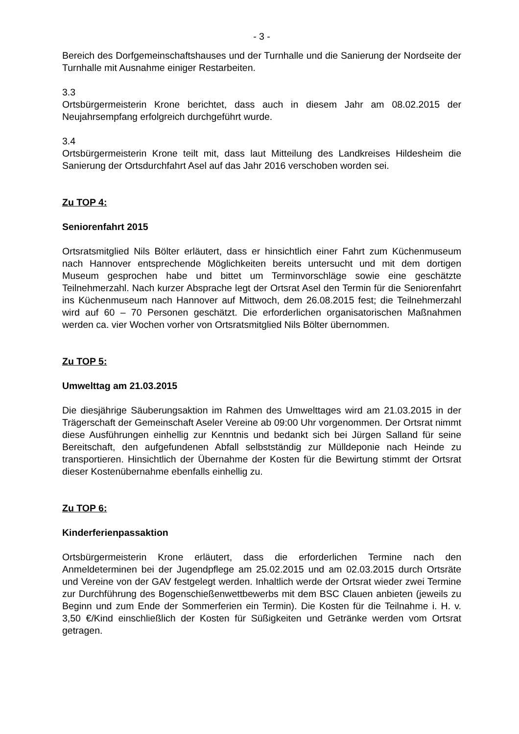- 3 -
Bereich des Dorfgemeinschaftshauses und der Turnhalle und die Sanierung der Nordseite der Turnhalle mit Ausnahme einiger Restarbeiten.
3.3
Ortsbürgermeisterin Krone berichtet, dass auch in diesem Jahr am 08.02.2015 der Neujahrsempfang erfolgreich durchgeführt wurde.
3.4
Ortsbürgermeisterin Krone teilt mit, dass laut Mitteilung des Landkreises Hildesheim die Sanierung der Ortsdurchfahrt Asel auf das Jahr 2016 verschoben worden sei.
Zu TOP 4:
Seniorenfahrt 2015
Ortsratsmitglied Nils Bölter erläutert, dass er hinsichtlich einer Fahrt zum Küchenmuseum nach Hannover entsprechende Möglichkeiten bereits untersucht und mit dem dortigen Museum gesprochen habe und bittet um Terminvorschläge sowie eine geschätzte Teilnehmerzahl. Nach kurzer Absprache legt der Ortsrat Asel den Termin für die Seniorenfahrt ins Küchenmuseum nach Hannover auf Mittwoch, dem 26.08.2015 fest; die Teilnehmerzahl wird auf 60 – 70 Personen geschätzt. Die erforderlichen organisatorischen Maßnahmen werden ca. vier Wochen vorher von Ortsratsmitglied Nils Bölter übernommen.
Zu TOP 5:
Umwelttag am 21.03.2015
Die diesjährige Säuberungsaktion im Rahmen des Umwelttages wird am 21.03.2015 in der Trägerschaft der Gemeinschaft Aseler Vereine ab 09:00 Uhr vorgenommen. Der Ortsrat nimmt diese Ausführungen einhellig zur Kenntnis und bedankt sich bei Jürgen Salland für seine Bereitschaft, den aufgefundenen Abfall selbstständig zur Mülldeponie nach Heinde zu transportieren. Hinsichtlich der Übernahme der Kosten für die Bewirtung stimmt der Ortsrat dieser Kostenübernahme ebenfalls einhellig zu.
Zu TOP 6:
Kinderferienpassaktion
Ortsbürgermeisterin Krone erläutert, dass die erforderlichen Termine nach den Anmeldeterminen bei der Jugendpflege am 25.02.2015 und am 02.03.2015 durch Ortsräte und Vereine von der GAV festgelegt werden. Inhaltlich werde der Ortsrat wieder zwei Termine zur Durchführung des Bogenschießenwettbewerbs mit dem BSC Clauen anbieten (jeweils zu Beginn und zum Ende der Sommerferien ein Termin). Die Kosten für die Teilnahme i. H. v. 3,50 €/Kind einschließlich der Kosten für Süßigkeiten und Getränke werden vom Ortsrat getragen.